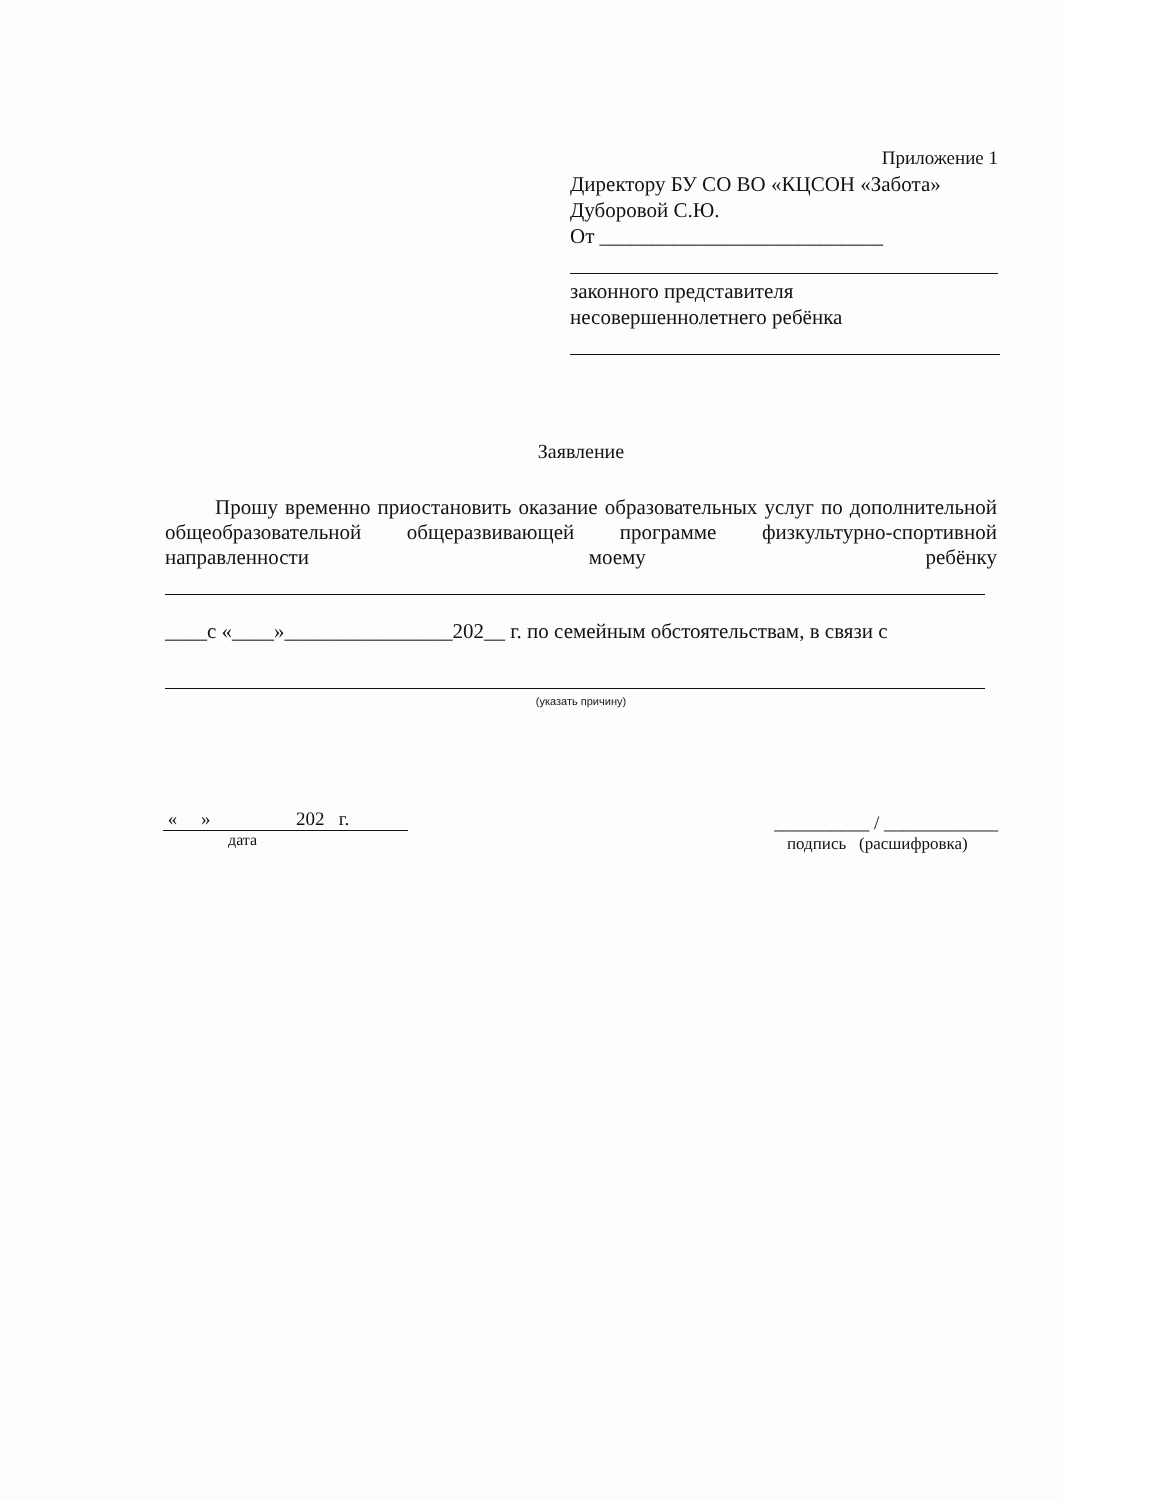Приложение 1
Директору БУ СО ВО «КЦСОН «Забота»
Дуборовой С.Ю.
От ___________________________
законного представителя
несовершеннолетнего ребёнка
Заявление
Прошу временно приостановить оказание образовательных услуг по дополнительной общеобразовательной общеразвивающей программе физкультурно-спортивной направленности моему ребёнку
____с «____»________________202__ г. по семейным обстоятельствам, в связи с
(указать причину)
« » 202 г.
дата
__________ / ____________
подпись (расшифровка)